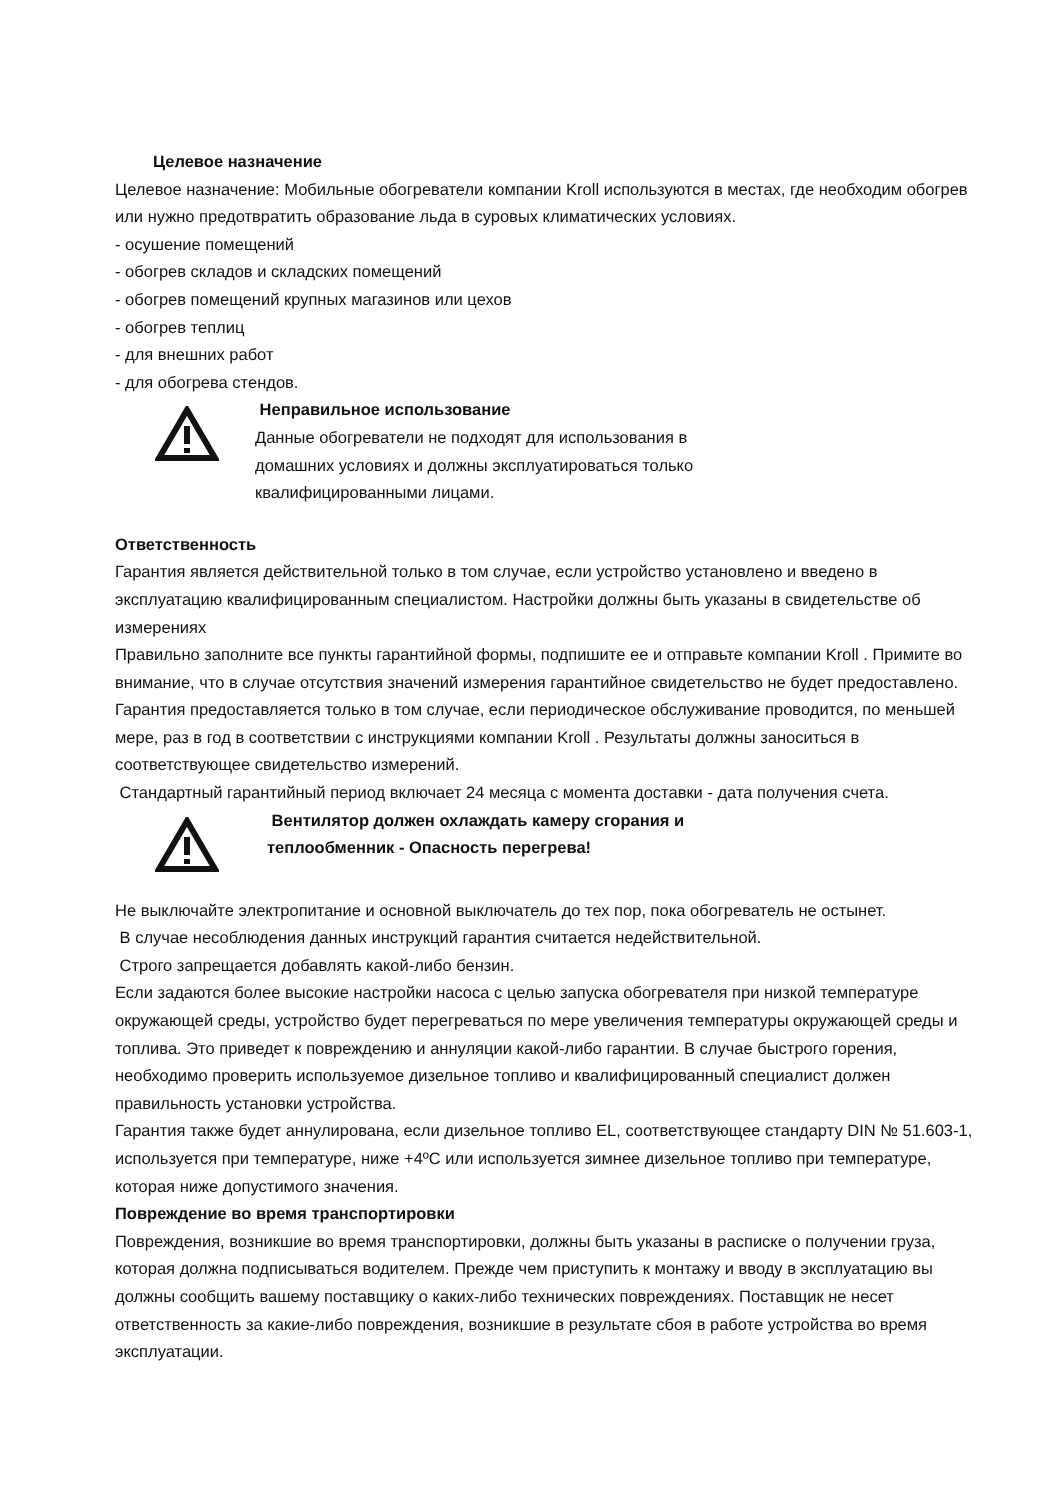Целевое назначение
Целевое назначение: Мобильные обогреватели компании Kroll используются в местах, где необходим обогрев или нужно предотвратить образование льда в суровых климатических условиях.
- осушение помещений
- обогрев складов и складских помещений
- обогрев помещений крупных магазинов или цехов
- обогрев теплиц
- для внешних работ
- для обогрева стендов.
Неправильное использование
Данные обогреватели не подходят для использования в
домашних условиях и должны эксплуатироваться только
квалифицированными лицами.
Ответственность
Гарантия является действительной только в том случае, если устройство установлено и введено в эксплуатацию квалифицированным специалистом. Настройки должны быть указаны в свидетельстве об измерениях
Правильно заполните все пункты гарантийной формы, подпишите ее и отправьте компании Kroll . Примите во внимание, что в случае отсутствия значений измерения гарантийное свидетельство не будет предоставлено.
Гарантия предоставляется только в том случае, если периодическое обслуживание проводится, по меньшей мере, раз в год в соответствии с инструкциями компании Kroll . Результаты должны заноситься в соответствующее свидетельство измерений.
Стандартный гарантийный период включает 24 месяца с момента доставки - дата получения счета.
Вентилятор должен охлаждать камеру сгорания и
теплообменник - Опасность перегрева!
Не выключайте электропитание и основной выключатель до тех пор, пока обогреватель не остынет.
В случае несоблюдения данных инструкций гарантия считается недействительной.
Строго запрещается добавлять какой-либо бензин.
Если задаются более высокие настройки насоса с целью запуска обогревателя при низкой температуре окружающей среды, устройство будет перегреваться по мере увеличения температуры окружающей среды и топлива. Это приведет к повреждению и аннуляции какой-либо гарантии. В случае быстрого горения, необходимо проверить используемое дизельное топливо и квалифицированный специалист должен правильность установки устройства.
Гарантия также будет аннулирована, если дизельное топливо EL, соответствующее стандарту DIN № 51.603-1, используется при температуре, ниже +4ºC или используется зимнее дизельное топливо при температуре, которая ниже допустимого значения.
Повреждение во время транспортировки
Повреждения, возникшие во время транспортировки, должны быть указаны в расписке о получении груза, которая должна подписываться водителем. Прежде чем приступить к монтажу и вводу в эксплуатацию вы должны сообщить вашему поставщику о каких-либо технических повреждениях. Поставщик не несет ответственность за какие-либо повреждения, возникшие в результате сбоя в работе устройства во время эксплуатации.